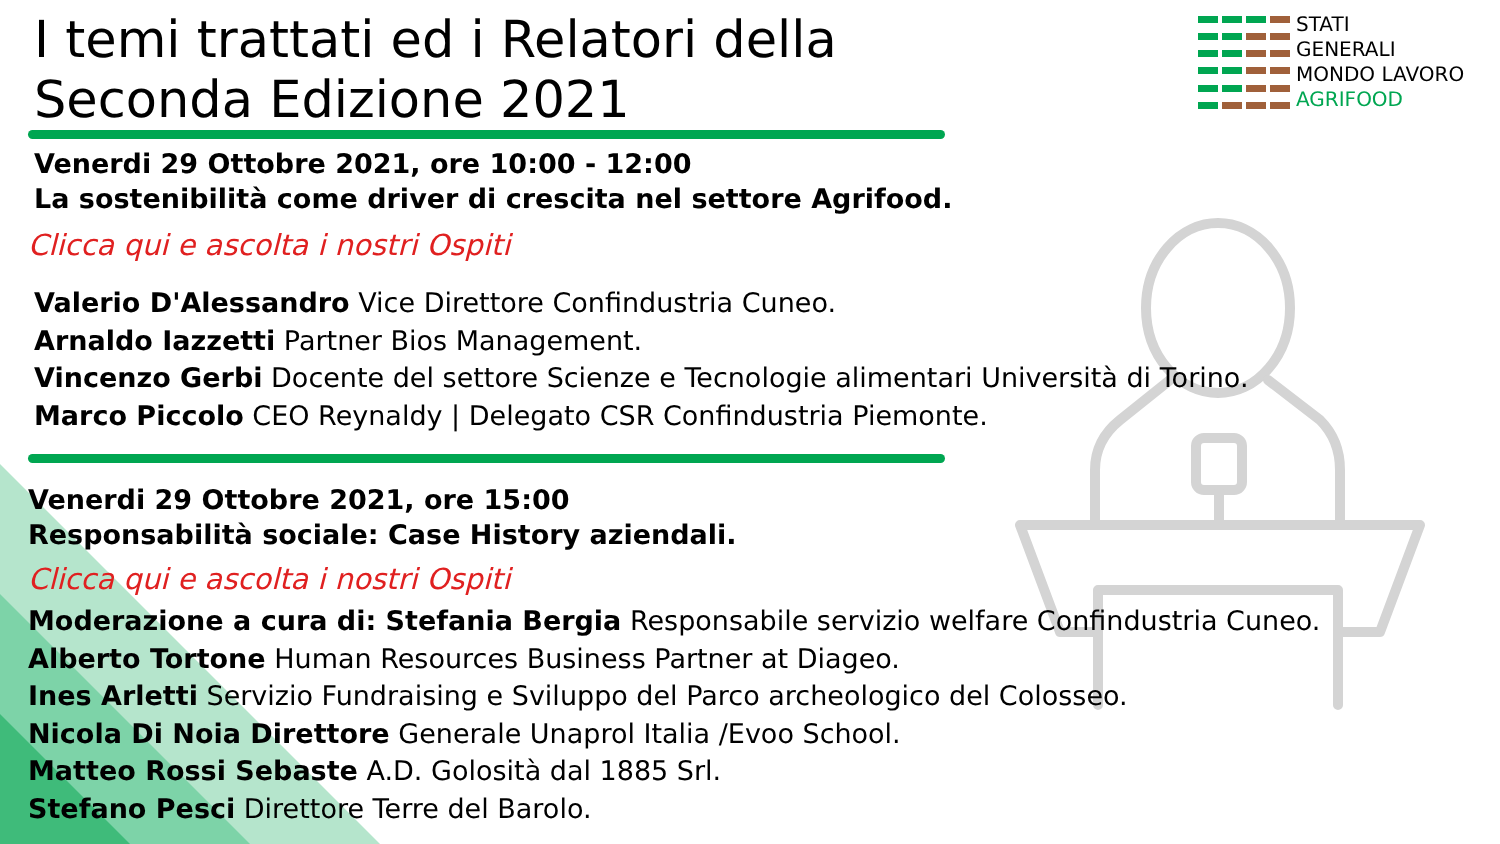STATI
GENERALI
MONDO LAVORO
AGRIFOOD
I temi trattati ed i Relatori della
Seconda Edizione 2021
Venerdi 29 Ottobre 2021, ore 10:00 - 12:00
La sostenibilità come driver di crescita nel settore Agrifood.
Clicca qui e ascolta i nostri Ospiti
Valerio D'Alessandro Vice Direttore Confindustria Cuneo.
Arnaldo Iazzetti Partner Bios Management.
Vincenzo Gerbi Docente del settore Scienze e Tecnologie alimentari Università di Torino.
Marco Piccolo CEO Reynaldy | Delegato CSR Confindustria Piemonte.
Venerdi 29 Ottobre 2021, ore 15:00
Responsabilità sociale: Case History aziendali.
Clicca qui e ascolta i nostri Ospiti
Moderazione a cura di: Stefania Bergia Responsabile servizio welfare Confindustria Cuneo.
Alberto Tortone Human Resources Business Partner at Diageo.
Ines Arletti Servizio Fundraising e Sviluppo del Parco archeologico del Colosseo.
Nicola Di Noia Direttore Generale Unaprol Italia /Evoo School.
Matteo Rossi Sebaste A.D. Golosità dal 1885 Srl.
Stefano Pesci Direttore Terre del Barolo.